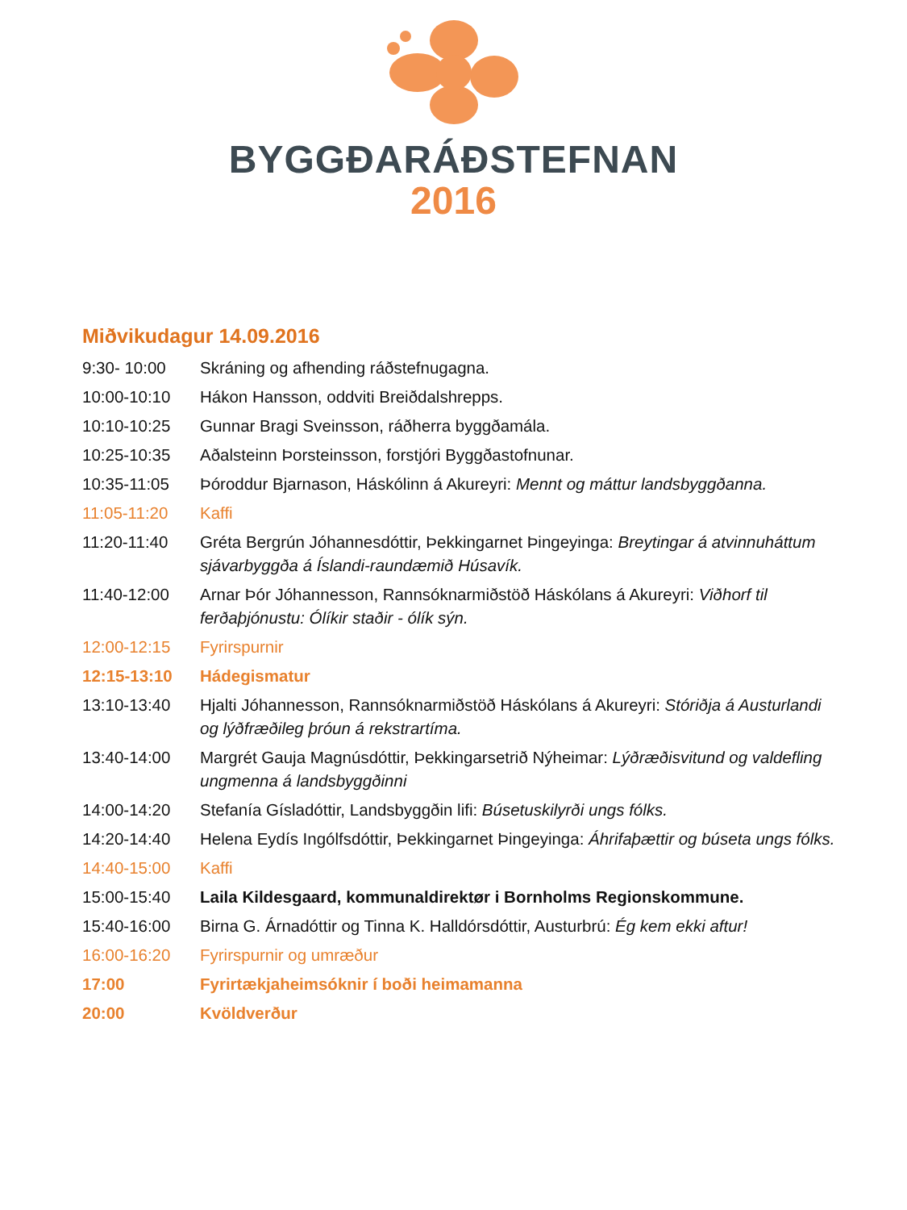BYGGÐARÁÐSTEFNAN
2016
Miðvikudagur 14.09.2016
9:30- 10:00 Skráning og afhending ráðstefnugagna.
10:00-10:10 Hákon Hansson, oddviti Breiðdalshrepps.
10:10-10:25 Gunnar Bragi Sveinsson, ráðherra byggðamála.
10:25-10:35 Aðalsteinn Þorsteinsson, forstjóri Byggðastofnunar.
10:35-11:05 Þóroddur Bjarnason, Háskólinn á Akureyri: Mennt og máttur landsbyggðanna.
11:05-11:20 Kaffi
11:20-11:40 Gréta Bergrún Jóhannesdóttir, Þekkingarnet Þingeyinga: Breytingar á atvinnuháttum sjávarbyggða á Íslandi-raundæmið Húsavík.
11:40-12:00 Arnar Þór Jóhannesson, Rannsóknarmiðstöð Háskólans á Akureyri: Viðhorf til ferðaþjónustu: Ólíkir staðir - ólík sýn.
12:00-12:15 Fyrirspurnir
12:15-13:10 Hádegismatur
13:10-13:40 Hjalti Jóhannesson, Rannsóknarmiðstöð Háskólans á Akureyri: Stóriðja á Austurlandi og lýðfræðileg þróun á rekstrartíma.
13:40-14:00 Margrét Gauja Magnúsdóttir, Þekkingarsetrið Nýheimar: Lýðræðisvitund og valdefling ungmenna á landsbyggðinni
14:00-14:20 Stefanía Gísladóttir, Landsbyggðin lifi: Búsetuskilyrði ungs fólks.
14:20-14:40 Helena Eydís Ingólfsdóttir, Þekkingarnet Þingeyinga: Áhrifaþættir og búseta ungs fólks.
14:40-15:00 Kaffi
15:00-15:40 Laila Kildesgaard, kommunaldirektør i Bornholms Regionskommune.
15:40-16:00 Birna G. Árnadóttir og Tinna K. Halldórsdóttir, Austurbrú: Ég kem ekki aftur!
16:00-16:20 Fyrirspurnir og umræður
17:00 Fyrirtækjaheimsóknir í boði heimamanna
20:00 Kvöldverður